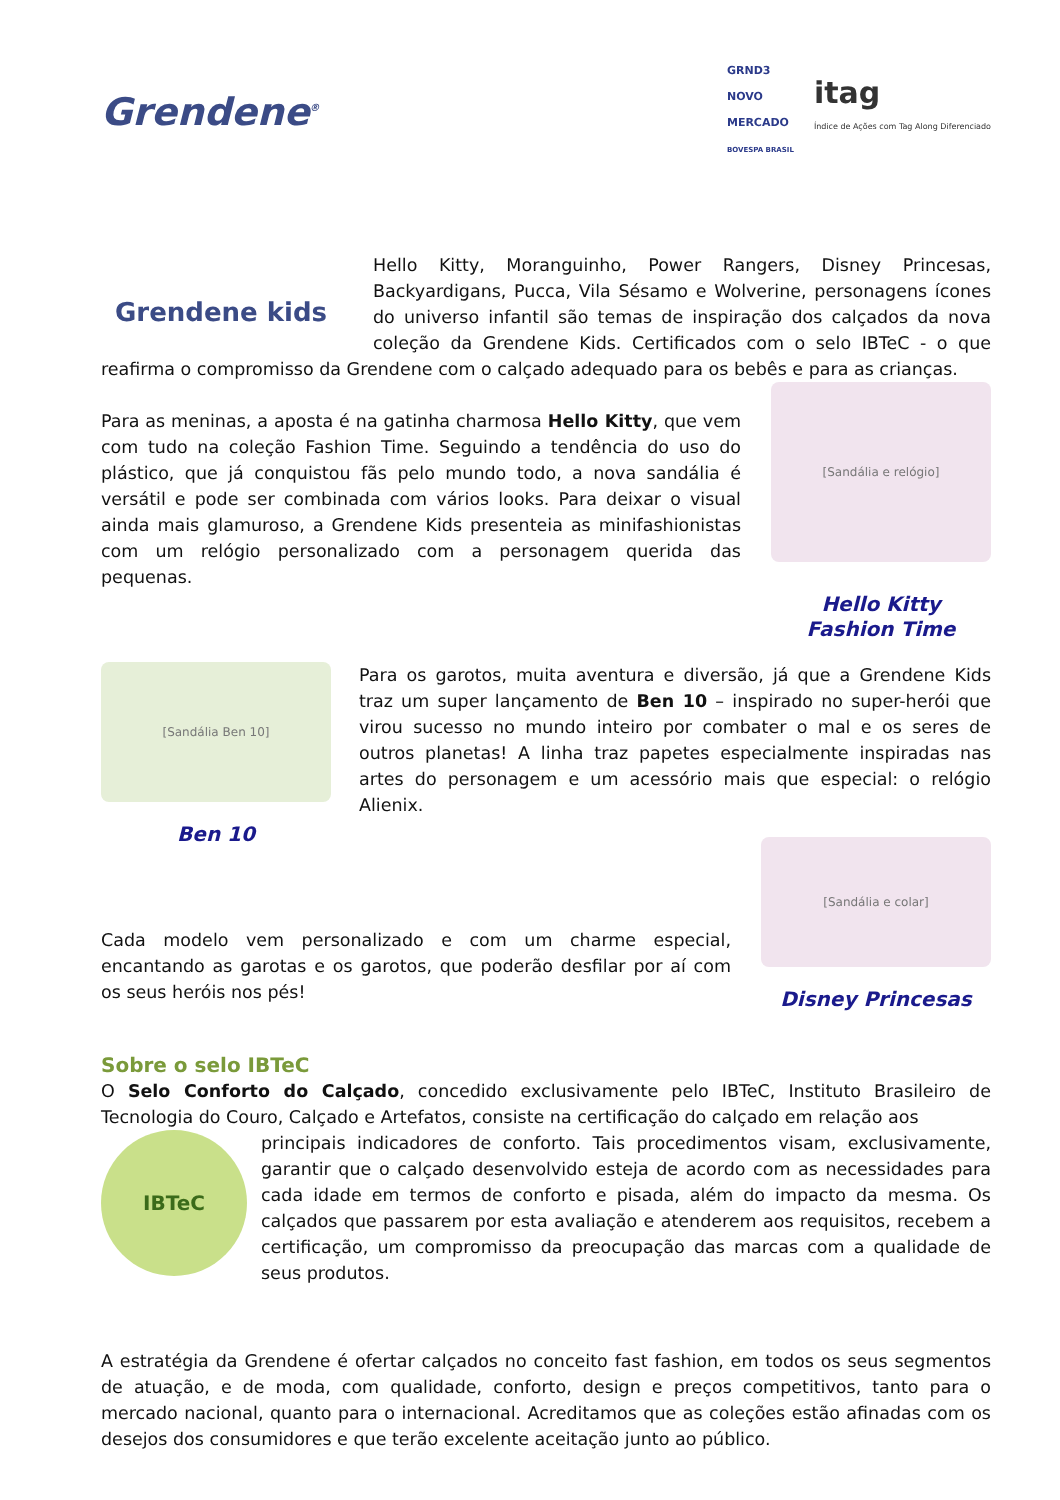Grendene<sup>®</sup>
GRND3
NOVO
MERCADO
BOVESPA BRASIL
itag
Índice de Ações com Tag Along Diferenciado
Grendene kids
Hello Kitty, Moranguinho, Power Rangers, Disney Princesas, Backyardigans, Pucca, Vila Sésamo e Wolverine, personagens ícones do universo infantil são temas de inspiração dos calçados da nova coleção da Grendene Kids. Certificados com o selo IBTeC - o que reafirma o compromisso da Grendene com o calçado adequado para os bebês e para as crianças.
[Sandália e relógio]
Hello Kitty
Fashion Time
Para as meninas, a aposta é na gatinha charmosa Hello Kitty, que vem com tudo na coleção Fashion Time. Seguindo a tendência do uso do plástico, que já conquistou fãs pelo mundo todo, a nova sandália é versátil e pode ser combinada com vários looks. Para deixar o visual ainda mais glamuroso, a Grendene Kids presenteia as minifashionistas com um relógio personalizado com a personagem querida das pequenas.
[Sandália Ben 10]
Ben 10
Para os garotos, muita aventura e diversão, já que a Grendene Kids traz um super lançamento de Ben 10 – inspirado no super-herói que virou sucesso no mundo inteiro por combater o mal e os seres de outros planetas! A linha traz papetes especialmente inspiradas nas artes do personagem e um acessório mais que especial: o relógio Alienix.
[Sandália e colar]
Disney Princesas
Cada modelo vem personalizado e com um charme especial, encantando as garotas e os garotos, que poderão desfilar por aí com os seus heróis nos pés!
Sobre o selo IBTeC
O Selo Conforto do Calçado, concedido exclusivamente pelo IBTeC, Instituto Brasileiro de Tecnologia do Couro, Calçado e Artefatos, consiste na certificação do calçado em relação aos
IBTeC
principais indicadores de conforto. Tais procedimentos visam, exclusivamente, garantir que o calçado desenvolvido esteja de acordo com as necessidades para cada idade em termos de conforto e pisada, além do impacto da mesma. Os calçados que passarem por esta avaliação e atenderem aos requisitos, recebem a certificação, um compromisso da preocupação das marcas com a qualidade de seus produtos.
A estratégia da Grendene é ofertar calçados no conceito fast fashion, em todos os seus segmentos de atuação, e de moda, com qualidade, conforto, design e preços competitivos, tanto para o mercado nacional, quanto para o internacional. Acreditamos que as coleções estão afinadas com os desejos dos consumidores e que terão excelente aceitação junto ao público.